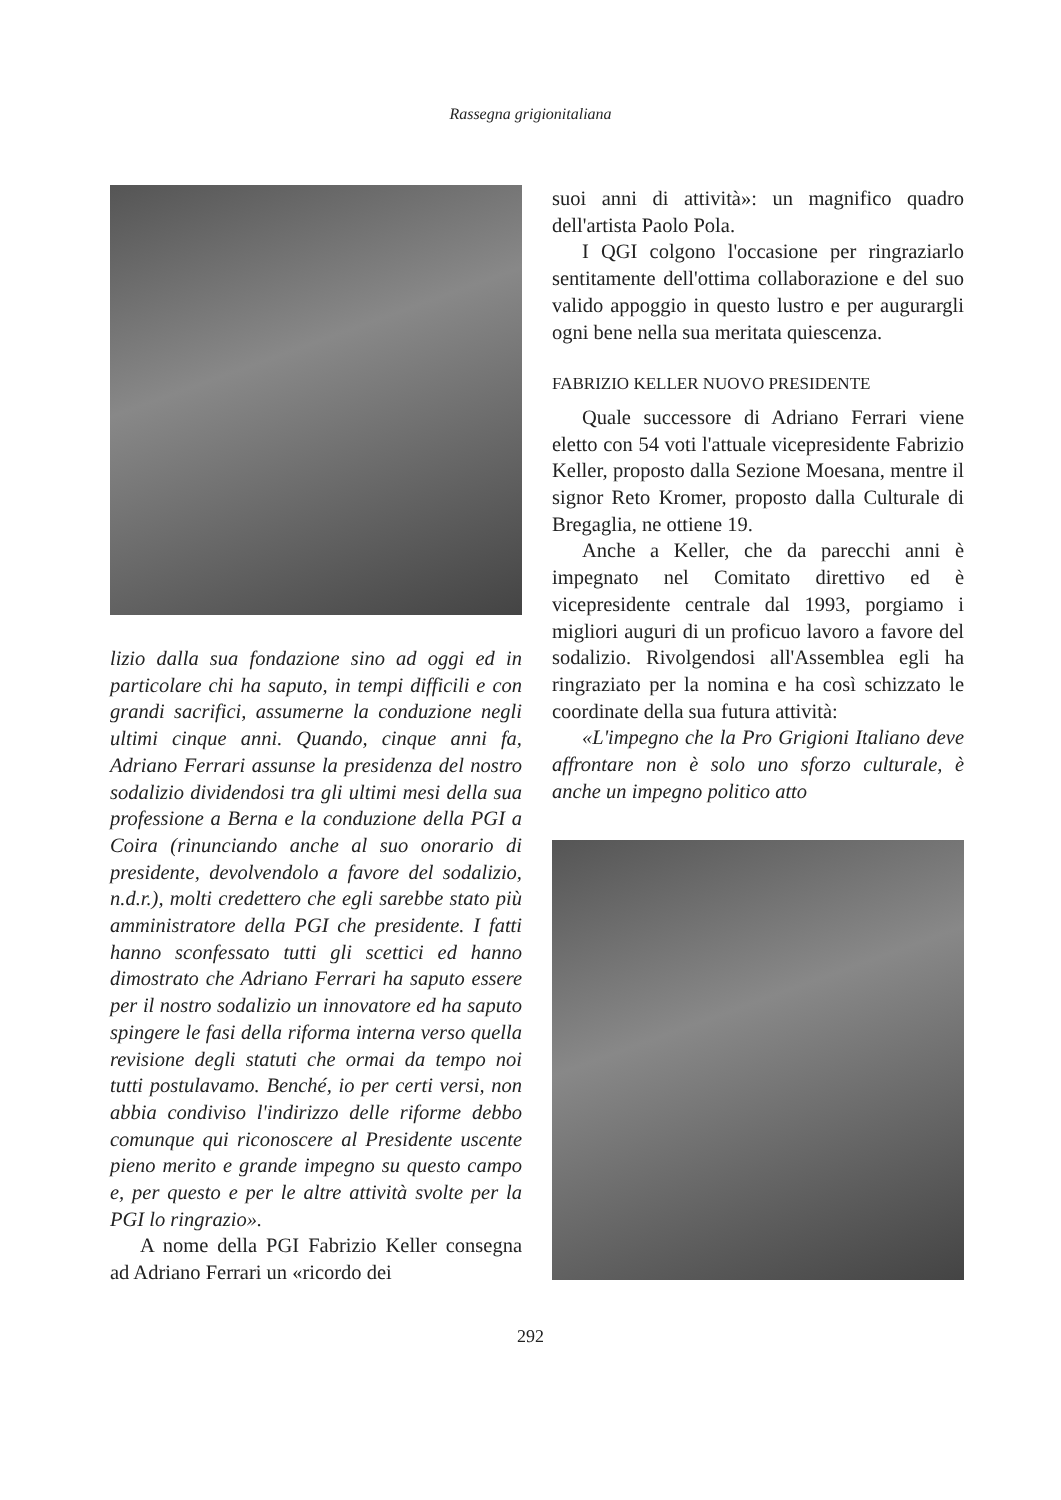Rassegna grigionitaliana
lizio dalla sua fondazione sino ad oggi ed in particolare chi ha saputo, in tempi difficili e con grandi sacrifici, assumerne la conduzione negli ultimi cinque anni. Quando, cinque anni fa, Adriano Ferrari assunse la presidenza del nostro sodalizio dividendosi tra gli ultimi mesi della sua professione a Berna e la conduzione della PGI a Coira (rinunciando anche al suo onorario di presidente, devolvendolo a favore del sodalizio, n.d.r.), molti credettero che egli sarebbe stato più amministratore della PGI che presidente. I fatti hanno sconfessato tutti gli scettici ed hanno dimostrato che Adriano Ferrari ha saputo essere per il nostro sodalizio un innovatore ed ha saputo spingere le fasi della riforma interna verso quella revisione degli statuti che ormai da tempo noi tutti postulavamo. Benché, io per certi versi, non abbia condiviso l'indirizzo delle riforme debbo comunque qui riconoscere al Presidente uscente pieno merito e grande impegno su questo campo e, per questo e per le altre attività svolte per la PGI lo ringrazio».
A nome della PGI Fabrizio Keller consegna ad Adriano Ferrari un «ricordo dei
suoi anni di attività»: un magnifico quadro dell'artista Paolo Pola.
I QGI colgono l'occasione per ringraziarlo sentitamente dell'ottima collaborazione e del suo valido appoggio in questo lustro e per augurargli ogni bene nella sua meritata quiescenza.
FABRIZIO KELLER NUOVO PRESIDENTE
Quale successore di Adriano Ferrari viene eletto con 54 voti l'attuale vicepresidente Fabrizio Keller, proposto dalla Sezione Moesana, mentre il signor Reto Kromer, proposto dalla Culturale di Bregaglia, ne ottiene 19.
Anche a Keller, che da parecchi anni è impegnato nel Comitato direttivo ed è vicepresidente centrale dal 1993, porgiamo i migliori auguri di un proficuo lavoro a favore del sodalizio. Rivolgendosi all'Assemblea egli ha ringraziato per la nomina e ha così schizzato le coordinate della sua futura attività:
«L'impegno che la Pro Grigioni Italiano deve affrontare non è solo uno sforzo culturale, è anche un impegno politico atto
292